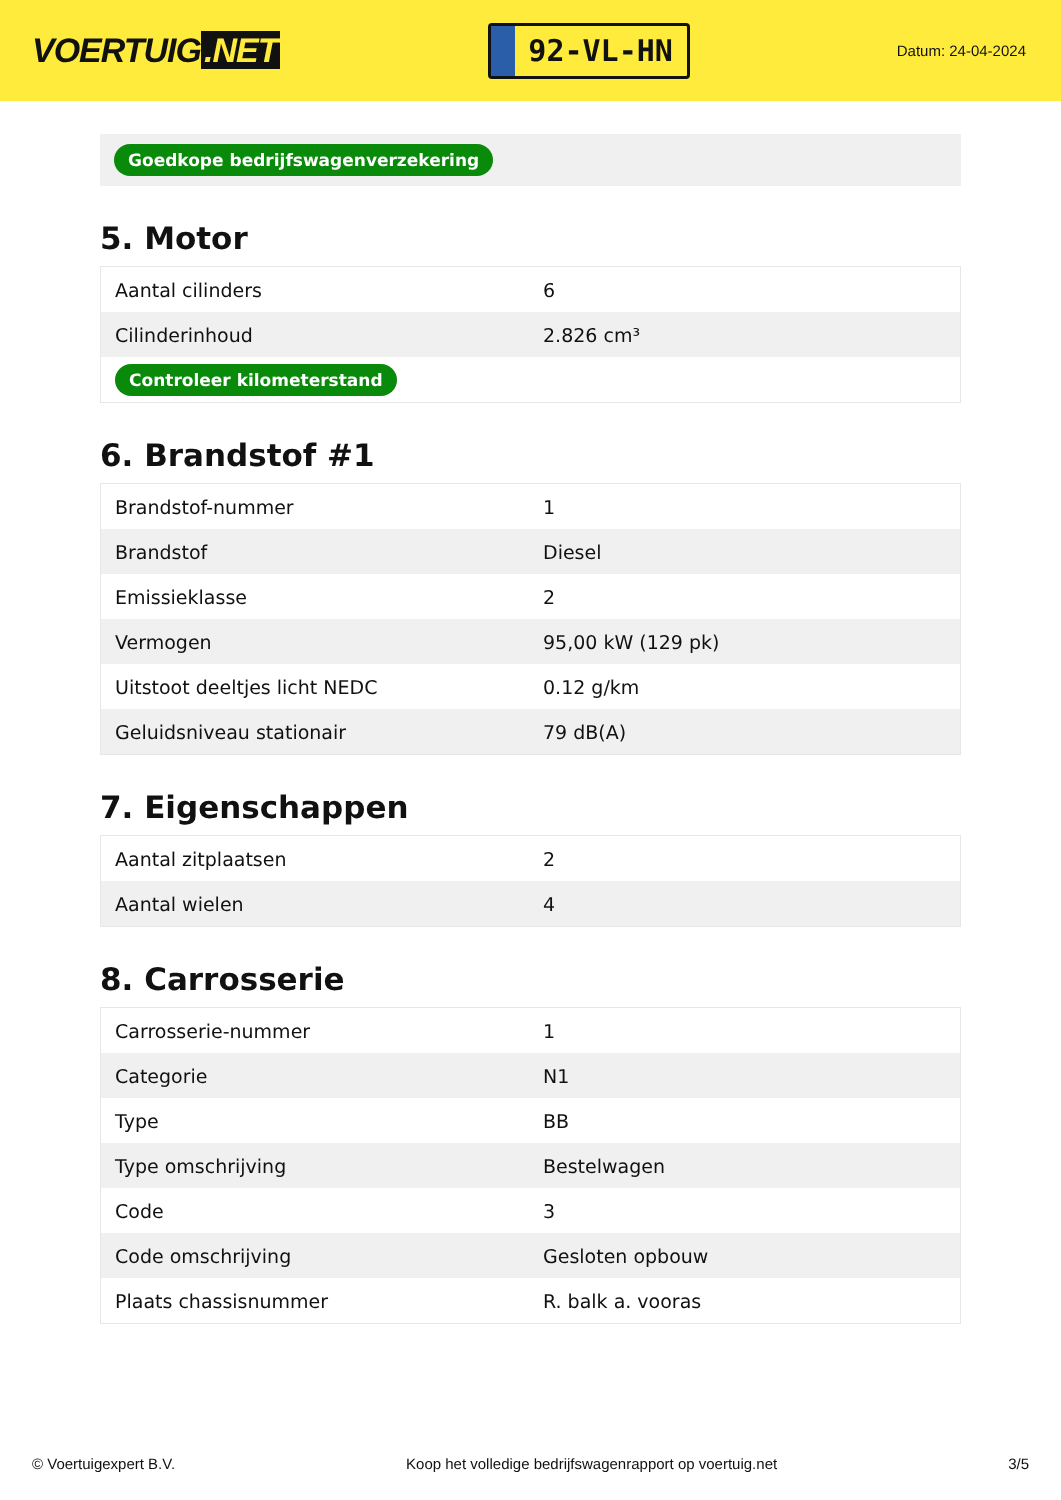VOERTUIG.NET
92-VL-HN
Datum: 24-04-2024
Goedkope bedrijfswagenverzekering
5. Motor
| Aantal cilinders | 6 |
| Cilinderinhoud | 2.826 cm³ |
| Controleer kilometerstand | |
6. Brandstof #1
| Brandstof-nummer | 1 |
| Brandstof | Diesel |
| Emissieklasse | 2 |
| Vermogen | 95,00 kW (129 pk) |
| Uitstoot deeltjes licht NEDC | 0.12 g/km |
| Geluidsniveau stationair | 79 dB(A) |
7. Eigenschappen
| Aantal zitplaatsen | 2 |
| Aantal wielen | 4 |
8. Carrosserie
| Carrosserie-nummer | 1 |
| Categorie | N1 |
| Type | BB |
| Type omschrijving | Bestelwagen |
| Code | 3 |
| Code omschrijving | Gesloten opbouw |
| Plaats chassisnummer | R. balk a. vooras |
© Voertuigexpert B.V. Koop het volledige bedrijfswagenrapport op voertuig.net 3/5